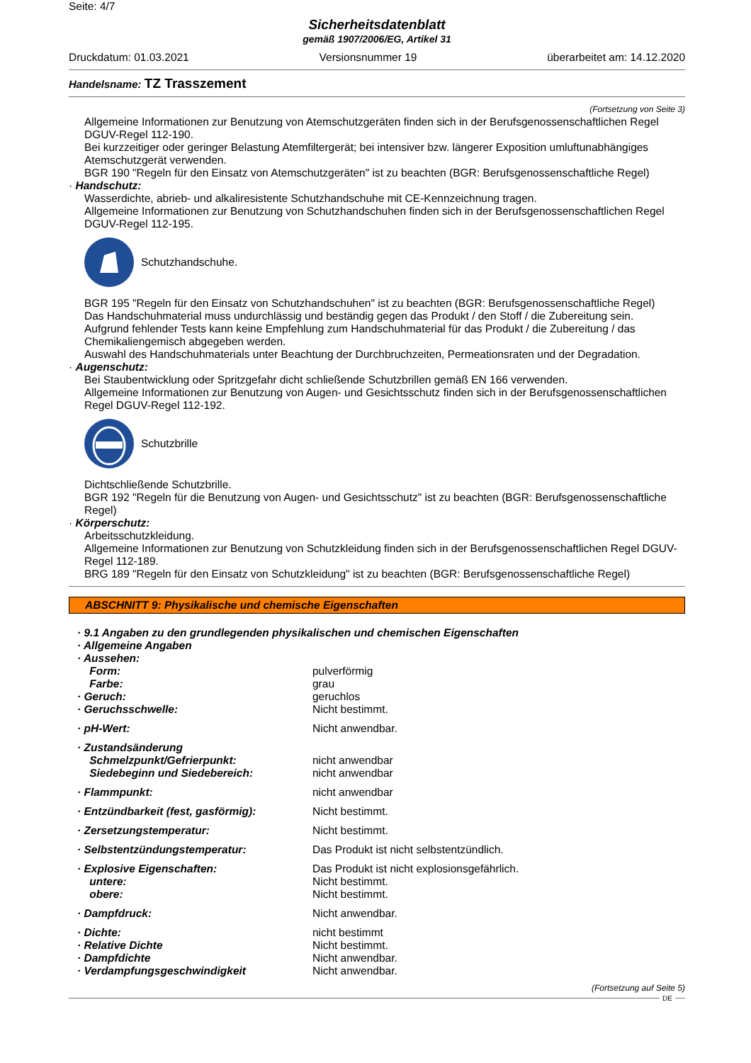Seite: 4/7
Sicherheitsdatenblatt
gemäß 1907/2006/EG, Artikel 31
Druckdatum: 01.03.2021 Versionsnummer 19 überarbeitet am: 14.12.2020
Handelsname: TZ Trasszement
(Fortsetzung von Seite 3)
Allgemeine Informationen zur Benutzung von Atemschutzgeräten finden sich in der Berufsgenossenschaftlichen Regel DGUV-Regel 112-190.
Bei kurzzeitiger oder geringer Belastung Atemfiltergerät; bei intensiver bzw. längerer Exposition umluftunabhängiges Atemschutzgerät verwenden.
BGR 190 "Regeln für den Einsatz von Atemschutzgeräten" ist zu beachten (BGR: Berufsgenossenschaftliche Regel)
· Handschutz:
Wasserdichte, abrieb- und alkaliresistente Schutzhandschuhe mit CE-Kennzeichnung tragen.
Allgemeine Informationen zur Benutzung von Schutzhandschuhen finden sich in der Berufsgenossenschaftlichen Regel DGUV-Regel 112-195.
Schutzhandschuhe.
BGR 195 "Regeln für den Einsatz von Schutzhandschuhen" ist zu beachten (BGR: Berufsgenossenschaftliche Regel)
Das Handschuhmaterial muss undurchlässig und beständig gegen das Produkt / den Stoff / die Zubereitung sein.
Aufgrund fehlender Tests kann keine Empfehlung zum Handschuhmaterial für das Produkt / die Zubereitung / das Chemikaliengemisch abgegeben werden.
Auswahl des Handschuhmaterials unter Beachtung der Durchbruchzeiten, Permeationsraten und der Degradation.
· Augenschutz:
Bei Staubentwicklung oder Spritzgefahr dicht schließende Schutzbrillen gemäß EN 166 verwenden.
Allgemeine Informationen zur Benutzung von Augen- und Gesichtsschutz finden sich in der Berufsgenossenschaftlichen Regel DGUV-Regel 112-192.
Schutzbrille
Dichtschließende Schutzbrille.
BGR 192 "Regeln für die Benutzung von Augen- und Gesichtsschutz" ist zu beachten (BGR: Berufsgenossenschaftliche Regel)
· Körperschutz:
Arbeitsschutzkleidung.
Allgemeine Informationen zur Benutzung von Schutzkleidung finden sich in der Berufsgenossenschaftlichen Regel DGUV-Regel 112-189.
BRG 189 "Regeln für den Einsatz von Schutzkleidung" ist zu beachten (BGR: Berufsgenossenschaftliche Regel)
ABSCHNITT 9: Physikalische und chemische Eigenschaften
| · 9.1 Angaben zu den grundlegenden physikalischen und chemischen Eigenschaften | |
| · Allgemeine Angaben | |
| · Aussehen: | |
| Form: | pulverförmig |
| Farbe: | grau |
| · Geruch: | geruchlos |
| · Geruchsschwelle: | Nicht bestimmt. |
| · pH-Wert: | Nicht anwendbar. |
| · Zustandsänderung | |
| Schmelzpunkt/Gefrierpunkt: | nicht anwendbar |
| Siedebeginn und Siedebereich: | nicht anwendbar |
| · Flammpunkt: | nicht anwendbar |
| · Entzündbarkeit (fest, gasförmig): | Nicht bestimmt. |
| · Zersetzungstemperatur: | Nicht bestimmt. |
| · Selbstentzündungstemperatur: | Das Produkt ist nicht selbstentzündlich. |
| · Explosive Eigenschaften: | Das Produkt ist nicht explosionsgefährlich. |
| untere: | Nicht bestimmt. |
| obere: | Nicht bestimmt. |
| · Dampfdruck: | Nicht anwendbar. |
| · Dichte: | nicht bestimmt |
| · Relative Dichte | Nicht bestimmt. |
| · Dampfdichte | Nicht anwendbar. |
| · Verdampfungsgeschwindigkeit | Nicht anwendbar. |
(Fortsetzung auf Seite 5)
DE